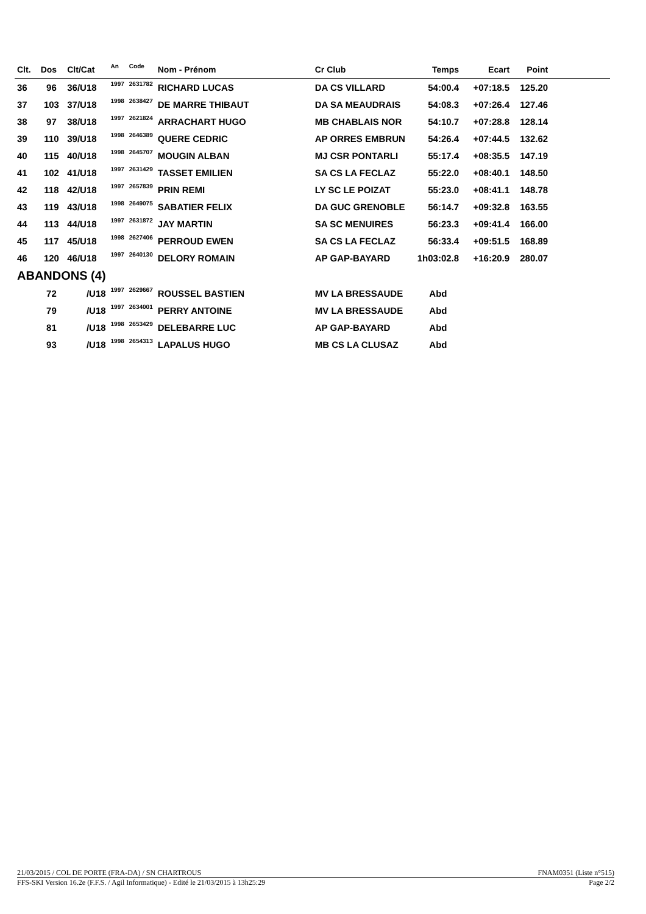| Clt. | Dos | Clt/Cat | An | Code | Nom - Prénom | Cr Club | Temps | Ecart | Point | |
| --- | --- | --- | --- | --- | --- | --- | --- | --- | --- | --- |
| 36 | 96 | 36/U18 | 1997 | 2631782 | RICHARD LUCAS | DA CS VILLARD | 54:00.4 | +07:18.5 | 125.20 | |
| 37 | 103 | 37/U18 | 1998 | 2638427 | DE MARRE THIBAUT | DA SA MEAUDRAIS | 54:08.3 | +07:26.4 | 127.46 | |
| 38 | 97 | 38/U18 | 1997 | 2621824 | ARRACHART HUGO | MB CHABLAIS NOR | 54:10.7 | +07:28.8 | 128.14 | |
| 39 | 110 | 39/U18 | 1998 | 2646389 | QUERE CEDRIC | AP ORRES EMBRUN | 54:26.4 | +07:44.5 | 132.62 | |
| 40 | 115 | 40/U18 | 1998 | 2645707 | MOUGIN ALBAN | MJ CSR PONTARLI | 55:17.4 | +08:35.5 | 147.19 | |
| 41 | 102 | 41/U18 | 1997 | 2631429 | TASSET EMILIEN | SA CS LA FECLAZ | 55:22.0 | +08:40.1 | 148.50 | |
| 42 | 118 | 42/U18 | 1997 | 2657839 | PRIN REMI | LY SC LE POIZAT | 55:23.0 | +08:41.1 | 148.78 | |
| 43 | 119 | 43/U18 | 1998 | 2649075 | SABATIER FELIX | DA GUC GRENOBLE | 56:14.7 | +09:32.8 | 163.55 | |
| 44 | 113 | 44/U18 | 1997 | 2631872 | JAY MARTIN | SA SC MENUIRES | 56:23.3 | +09:41.4 | 166.00 | |
| 45 | 117 | 45/U18 | 1998 | 2627406 | PERROUD EWEN | SA CS LA FECLAZ | 56:33.4 | +09:51.5 | 168.89 | |
| 46 | 120 | 46/U18 | 1997 | 2640130 | DELORY ROMAIN | AP GAP-BAYARD | 1h03:02.8 | +16:20.9 | 280.07 | |
| ABANDONS (4) | | | | | | | | | | |
| | 72 | /U18 | 1997 | 2629667 | ROUSSEL BASTIEN | MV LA BRESSAUDE | Abd | | | |
| | 79 | /U18 | 1997 | 2634001 | PERRY ANTOINE | MV LA BRESSAUDE | Abd | | | |
| | 81 | /U18 | 1998 | 2653429 | DELEBARRE LUC | AP GAP-BAYARD | Abd | | | |
| | 93 | /U18 | 1998 | 2654313 | LAPALUS HUGO | MB CS LA CLUSAZ | Abd | | | |
21/03/2015 / COL DE PORTE (FRA-DA) / SN CHARTROUS FNAM0351 (Liste n°515)
FFS-SKI Version 16.2e (F.F.S. / Agil Informatique) - Edité le 21/03/2015 à 13h25:29 Page 2/2